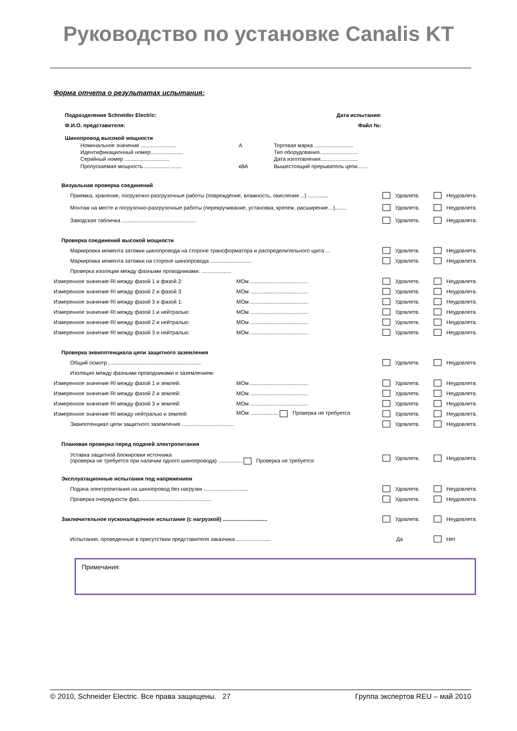Руководство по установке Canalis KT
Форма отчета о результатах испытания:
Подразделение Schneider Electric: Дата испытания:
Ф.И.О. представителя: Файл №:
Шинопровод высокой мощности
Номинальное значение ........................ А Торговая марка ..........................
Идентификационный номер...................... Тип оборудования..........................
Серийный номер .............................. Дата изготовления.........................
Пропускаемая мощность ......................... кВА Вышестоящий прерыватель цепи.......
Визуальная проверка соединений
Приемка, хранение, погрузочно-разгрузочные работы (повреждение, влажность, окисление…) .............. Удовлетв. Неудовлетв.
Монтаж на месте и погрузочно-разгрузочные работы (перекручивание, установка, крепеж, расширение…)........ Удовлетв. Неудовлетв.
Заводская табличка .................................................. Удовлетв. Неудовлетв.
Проверка соединений высокой мощности
Маркировка момента затяжки шинопровода на стороне трансформатора и распределительного щита ... Удовлетв. Неудовлетв.
Маркировка момента затяжки на стороне шинопровода ............................ Удовлетв. Неудовлетв.
Проверка изоляции между фазными проводниками: ....................
Измеренное значение RI между фазой 1 и фазой 2: МОм ....................................... Удовлетв. Неудовлетв.
Измеренное значение RI между фазой 2 и фазой 3: МОм ....................................... Удовлетв. Неудовлетв.
Измеренное значение RI между фазой 3 и фазой 1: МОм ....................................... Удовлетв. Неудовлетв.
Измеренное значение RI между фазой 1 и нейтралью: МОм ....................................... Удовлетв. Неудовлетв.
Измеренное значение RI между фазой 2 и нейтралью: МОм ....................................... Удовлетв. Неудовлетв.
Измеренное значение RI между фазой 3 и нейтралью: МОм ....................................... Удовлетв. Неудовлетв.
Проверка эквипотенциала цепи защитного заземления
Общий осмотр .............................................................. Удовлетв. Неудовлетв.
Изоляция между фазными проводниками и заземлением:
Измеренное значение RI между фазой 1 и землей: МОм ....................................... Удовлетв. Неудовлетв.
Измеренное значение RI между фазой 2 и землей: МОм ....................................... Удовлетв. Неудовлетв.
Измеренное значение RI между фазой 3 и землей: МОм ....................................... Удовлетв. Неудовлетв.
Измеренное значение RI между нейтралью и землей: МОм ................... Проверка не требуется Удовлетв. Неудовлетв.
Эквипотенциал цепи защитного заземления ................................... Удовлетв. Неудовлетв.
Плановая проверка перед подачей электропитания
Уставка защитной блокировки источника
(проверка не требуется при наличии одного шинопровода) ................ Проверка не требуется Удовлетв. Неудовлетв.
Эксплуатационные испытания под напряжением
Подача электропитания на шинопровод без нагрузки .............................. Удовлетв. Неудовлетв.
Проверка очередности фаз................................................. Удовлетв. Неудовлетв.
Заключительное пусконаладочное испытание (с нагрузкой) .............................. Удовлетв. Неудовлетв.
Испытания, проведенные в присутствии представителя заказчика ....................... Да Нет
Примечания:
© 2010, Schneider Electric. Все права защищены. 27 Группа экспертов REU – май 2010